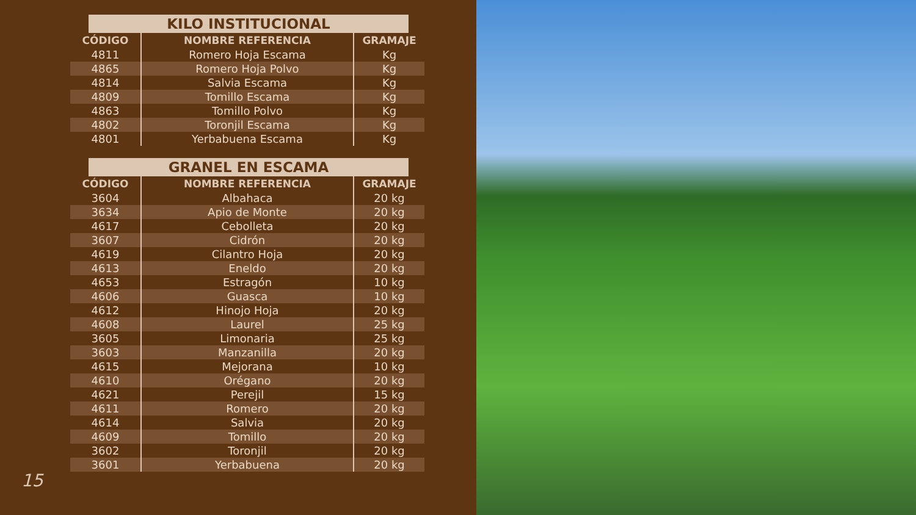KILO INSTITUCIONAL
| CÓDIGO | NOMBRE REFERENCIA | GRAMAJE |
| --- | --- | --- |
| 4811 | Romero Hoja Escama | Kg |
| 4865 | Romero Hoja Polvo | Kg |
| 4814 | Salvia Escama | Kg |
| 4809 | Tomillo Escama | Kg |
| 4863 | Tomillo Polvo | Kg |
| 4802 | Toronjil Escama | Kg |
| 4801 | Yerbabuena Escama | Kg |
GRANEL EN ESCAMA
| CÓDIGO | NOMBRE REFERENCIA | GRAMAJE |
| --- | --- | --- |
| 3604 | Albahaca | 20 kg |
| 3634 | Apio de Monte | 20 kg |
| 4617 | Cebolleta | 20 kg |
| 3607 | Cidrón | 20 kg |
| 4619 | Cilantro Hoja | 20 kg |
| 4613 | Eneldo | 20 kg |
| 4653 | Estragón | 10 kg |
| 4606 | Guasca | 10 kg |
| 4612 | Hinojo Hoja | 20 kg |
| 4608 | Laurel | 25 kg |
| 3605 | Limonaria | 25 kg |
| 3603 | Manzanilla | 20 kg |
| 4615 | Mejorana | 10 kg |
| 4610 | Orégano | 20 kg |
| 4621 | Perejil | 15 kg |
| 4611 | Romero | 20 kg |
| 4614 | Salvia | 20 kg |
| 4609 | Tomillo | 20 kg |
| 3602 | Toronjil | 20 kg |
| 3601 | Yerbabuena | 20 kg |
15